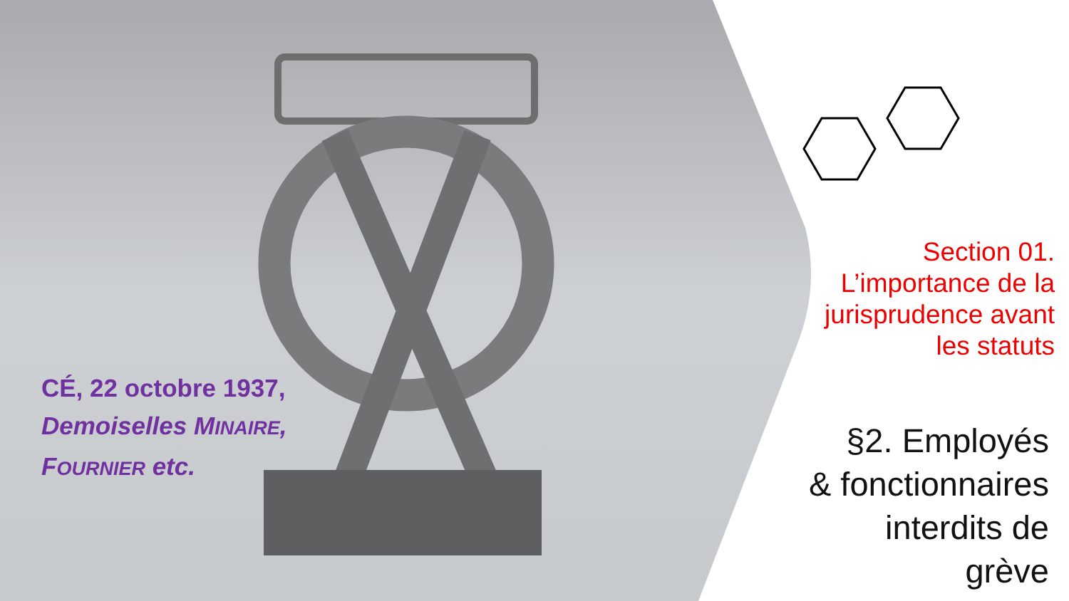CÉ, 22 octobre 1937,
Demoiselles MINAIRE,
FOURNIER etc.
Section 01.
L’importance de la jurisprudence avant les statuts
§2. Employés
& fonctionnaires
interdits de grève